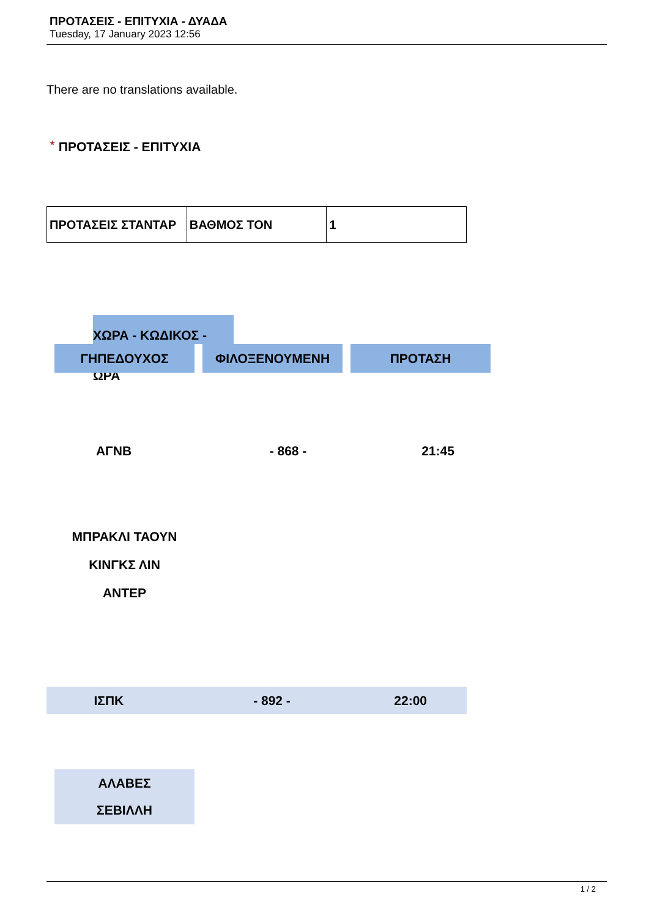ΠΡΟΤΑΣΕΙΣ - ΕΠΙΤΥΧΙΑ - ΔΥΑΔΑ
Tuesday, 17 January 2023 12:56
There are no translations available.
★ ΠΡΟΤΑΣΕΙΣ - ΕΠΙΤΥΧΙΑ
| ΠΡΟΤΑΣΕΙΣ ΣΤΑΝΤΑΡ | ΒΑΘΜΟΣ ΤΟΝ | 1 |
ΧΩΡΑ - ΚΩΔΙΚΟΣ - ΩΡΑ
ΓΗΠΕΔΟΥΧΟΣ ΦΙΛΟΞΕΝΟΥΜΕΝΗ ΠΡΟΤΑΣΗ
ΑΓΝΒ - 868 - 21:45
ΜΠΡΑΚΛΙ ΤΑΟΥΝ
ΚΙΝΓΚΣ ΛΙΝ
ΑΝΤΕΡ
ΙΣΠΚ - 892 - 22:00
ΑΛΑΒΕΣ
ΣΕΒΙΛΛΗ
1 / 2